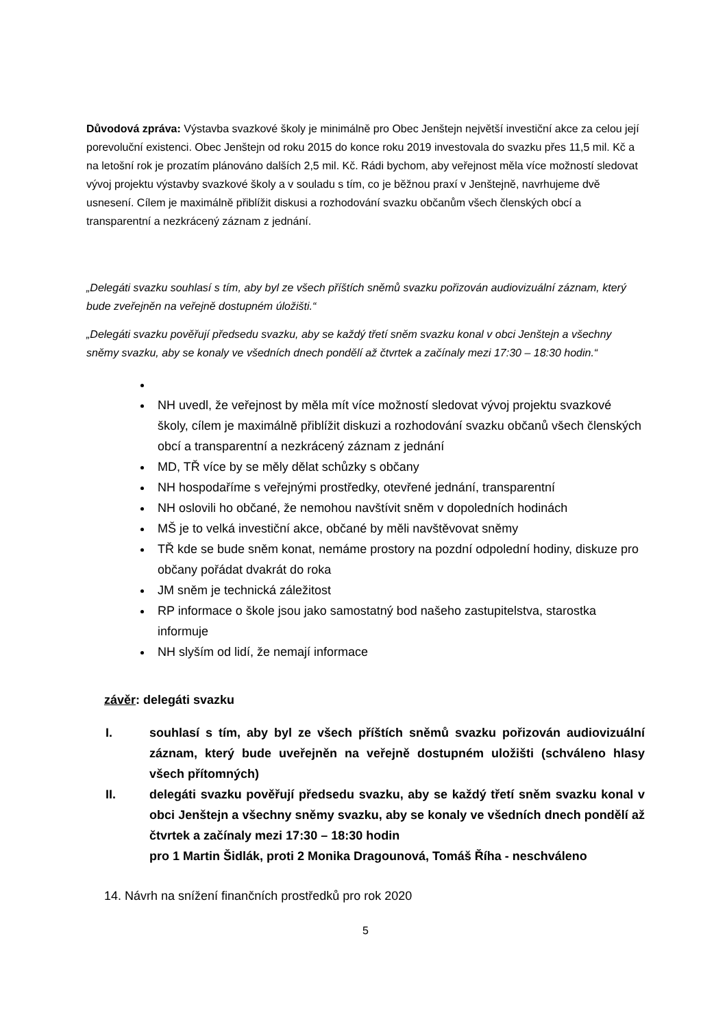Důvodová zpráva: Výstavba svazkové školy je minimálně pro Obec Jenštejn největší investiční akce za celou její porevoluční existenci. Obec Jenštejn od roku 2015 do konce roku 2019 investovala do svazku přes 11,5 mil. Kč a na letošní rok je prozatím plánováno dalších 2,5 mil. Kč. Rádi bychom, aby veřejnost měla více možností sledovat vývoj projektu výstavby svazkové školy a v souladu s tím, co je běžnou praxí v Jenštejně, navrhujeme dvě usnesení. Cílem je maximálně přiblížit diskusi a rozhodování svazku občanům všech členských obcí a transparentní a nezkrácený záznam z jednání.
„Delegáti svazku souhlasí s tím, aby byl ze všech příštích sněmů svazku pořizován audiovizuální záznam, který bude zveřejněn na veřejně dostupném úložišti.“
„Delegáti svazku pověřují předsedu svazku, aby se každý třetí sněm svazku konal v obci Jenštejn a všechny sněmy svazku, aby se konaly ve všedních dnech pondělí až čtvrtek a začínaly mezi 17:30 – 18:30 hodin.“
NH uvedl, že veřejnost by měla mít více možností sledovat vývoj projektu svazkové školy, cílem je maximálně přiblížit diskuzi a rozhodování svazku občanů všech členských obcí a transparentní a nezkrácený záznam z jednání
MD, TŘ více by se měly dělat schůzky s občany
NH hospodaříme s veřejnými prostředky, otevřené jednání, transparentní
NH oslovili ho občané, že nemohou navštívit sněm v dopoledních hodinách
MŠ je to velká investiční akce, občané by měli navštěvovat sněmy
TŘ kde se bude sněm konat, nemáme prostory na pozdní odpolední hodiny, diskuze pro občany pořádat dvakrát do roka
JM sněm je technická záležitost
RP informace o škole jsou jako samostatný bod našeho zastupitelstva, starostka informuje
NH slyším od lidí, že nemají informace
závěr: delegáti svazku
I. souhlasí s tím, aby byl ze všech příštích sněmů svazku pořizován audiovizuální záznam, který bude uveřejněn na veřejně dostupném uložišti (schváleno hlasy všech přítomných)
II. delegáti svazku pověřují předsedu svazku, aby se každý třetí sněm svazku konal v obci Jenštejn a všechny sněmy svazku, aby se konaly ve všedních dnech pondělí až čtvrtek a začínaly mezi 17:30 – 18:30 hodin
pro 1 Martin Šidlák, proti 2 Monika Dragounová, Tomáš Říha - neschváleno
14. Návrh na snížení finančních prostředků pro rok 2020
5